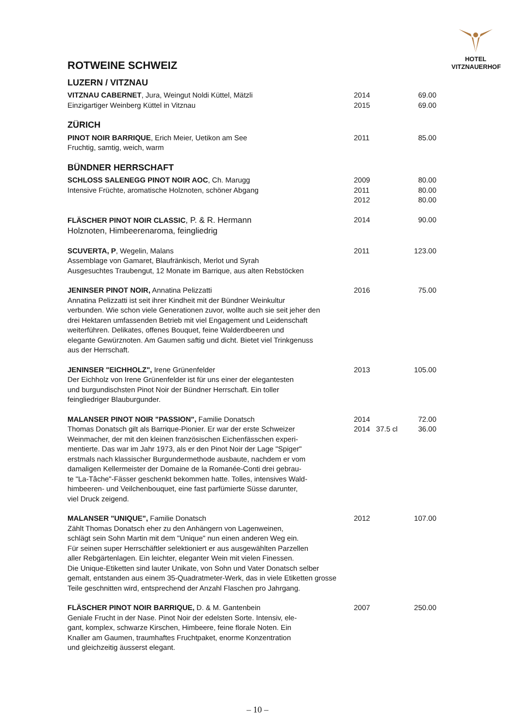HOTEL
VITZNAUERHOF
ROTWEINE SCHWEIZ
LUZERN / VITZNAU
| VITZNAU CABERNET , Jura, Weingut Noldi Küttel, Mätzli | 2014 | 69.00 |
| Einzigartiger Weinberg Küttel in Vitznau | 2015 | 69.00 |
ZÜRICH
| PINOT NOIR BARRIQUE , Erich Meier, Uetikon am See Fruchtig, samtig, weich, warm | 2011 | 85.00 |
BÜNDNER HERRSCHAFT
| SCHLOSS SALENEGG PINOT NOIR AOC , Ch. Marugg Intensive Früchte, aromatische Holznoten, schöner Abgang | 2009 2011 2012 | 80.00 80.00 80.00 |
| FLÄSCHER PINOT NOIR CLASSIC , P. & R. Hermann Holznoten, Himbeerenaroma, feingliedrig | 2014 | 90.00 |
| SCUVERTA, P , Wegelin, Malans Assemblage von Gamaret, Blaufränkisch, Merlot und Syrah Ausgesuchtes Traubengut, 12 Monate im Barrique, aus alten Rebstöcken | 2011 | 123.00 |
| JENINSER PINOT NOIR, Annatina Pelizzatti Annatina Pelizzatti ist seit ihrer Kindheit mit der Bündner Weinkultur verbunden. Wie schon viele Generationen zuvor, wollte auch sie seit jeher den drei Hektaren umfassenden Betrieb mit viel Engagement und Leidenschaft weiterführen. Delikates, offenes Bouquet, feine Walderdbeeren und elegante Gewürznoten. Am Gaumen saftig und dicht. Bietet viel Trinkgenuss aus der Herrschaft. | 2016 | 75.00 |
| JENINSER "EICHHOLZ", Irene Grünenfelder Der Eichholz von Irene Grünenfelder ist für uns einer der elegantesten und burgundischsten Pinot Noir der Bündner Herrschaft. Ein toller feingliedriger Blauburgunder. | 2013 | 105.00 |
| MALANSER PINOT NOIR "PASSION", Familie Donatsch Thomas Donatsch gilt als Barrique-Pionier. Er war der erste Schweizer Weinmacher, der mit den kleinen französischen Eichenfässchen experi- mentierte. Das war im Jahr 1973, als er den Pinot Noir der Lage "Spiger" erstmals nach klassischer Burgundermethode ausbaute, nachdem er vom damaligen Kellermeister der Domaine de la Romanée-Conti drei gebrau- te "La-Tâche"-Fässer geschenkt bekommen hatte. Tolles, intensives Wald- himbeeren- und Veilchenbouquet, eine fast parfümierte Süsse darunter, viel Druck zeigend. | 2014 2014 37.5 cl | 72.00 36.00 |
| MALANSER "UNIQUE", Familie Donatsch Zählt Thomas Donatsch eher zu den Anhängern von Lagenweinen, schlägt sein Sohn Martin mit dem "Unique" nun einen anderen Weg ein. Für seinen super Herrschäftler selektioniert er aus ausgewählten Parzellen aller Rebgärtenlagen. Ein leichter, eleganter Wein mit vielen Finessen. Die Unique-Etiketten sind lauter Unikate, von Sohn und Vater Donatsch selber gemalt, entstanden aus einem 35-Quadratmeter-Werk, das in viele Etiketten grosse Teile geschnitten wird, entsprechend der Anzahl Flaschen pro Jahrgang. | 2012 | 107.00 |
| FLÄSCHER PINOT NOIR BARRIQUE, D. & M. Gantenbein Geniale Frucht in der Nase. Pinot Noir der edelsten Sorte. Intensiv, ele- gant, komplex, schwarze Kirschen, Himbeere, feine florale Noten. Ein Knaller am Gaumen, traumhaftes Fruchtpaket, enorme Konzentration und gleichzeitig äusserst elegant. | 2007 | 250.00 |
– 10 –